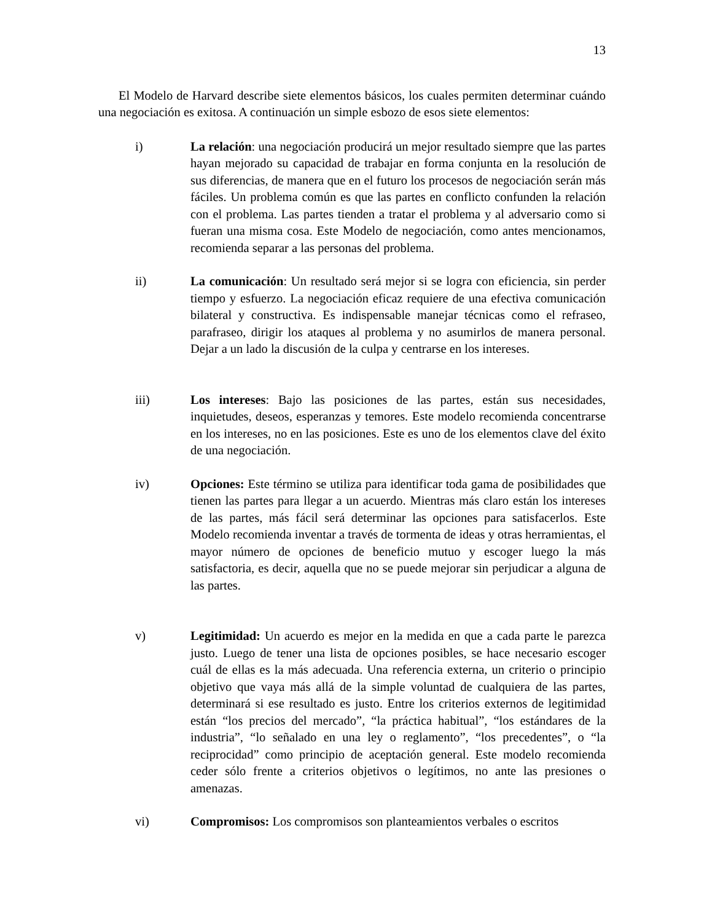13
El Modelo de Harvard describe siete elementos básicos, los cuales permiten determinar cuándo una negociación es exitosa. A continuación un simple esbozo de esos siete elementos:
i) La relación: una negociación producirá un mejor resultado siempre que las partes hayan mejorado su capacidad de trabajar en forma conjunta en la resolución de sus diferencias, de manera que en el futuro los procesos de negociación serán más fáciles. Un problema común es que las partes en conflicto confunden la relación con el problema. Las partes tienden a tratar el problema y al adversario como si fueran una misma cosa. Este Modelo de negociación, como antes mencionamos, recomienda separar a las personas del problema.
ii) La comunicación: Un resultado será mejor si se logra con eficiencia, sin perder tiempo y esfuerzo. La negociación eficaz requiere de una efectiva comunicación bilateral y constructiva. Es indispensable manejar técnicas como el refraseo, parafraseo, dirigir los ataques al problema y no asumirlos de manera personal. Dejar a un lado la discusión de la culpa y centrarse en los intereses.
iii) Los intereses: Bajo las posiciones de las partes, están sus necesidades, inquietudes, deseos, esperanzas y temores. Este modelo recomienda concentrarse en los intereses, no en las posiciones. Este es uno de los elementos clave del éxito de una negociación.
iv) Opciones: Este término se utiliza para identificar toda gama de posibilidades que tienen las partes para llegar a un acuerdo. Mientras más claro están los intereses de las partes, más fácil será determinar las opciones para satisfacerlos. Este Modelo recomienda inventar a través de tormenta de ideas y otras herramientas, el mayor número de opciones de beneficio mutuo y escoger luego la más satisfactoria, es decir, aquella que no se puede mejorar sin perjudicar a alguna de las partes.
v) Legitimidad: Un acuerdo es mejor en la medida en que a cada parte le parezca justo. Luego de tener una lista de opciones posibles, se hace necesario escoger cuál de ellas es la más adecuada. Una referencia externa, un criterio o principio objetivo que vaya más allá de la simple voluntad de cualquiera de las partes, determinará si ese resultado es justo. Entre los criterios externos de legitimidad están “los precios del mercado”, “la práctica habitual”, “los estándares de la industria”, “lo señalado en una ley o reglamento”, “los precedentes”, o “la reciprocidad” como principio de aceptación general. Este modelo recomienda ceder sólo frente a criterios objetivos o legítimos, no ante las presiones o amenazas.
vi) Compromisos: Los compromisos son planteamientos verbales o escritos